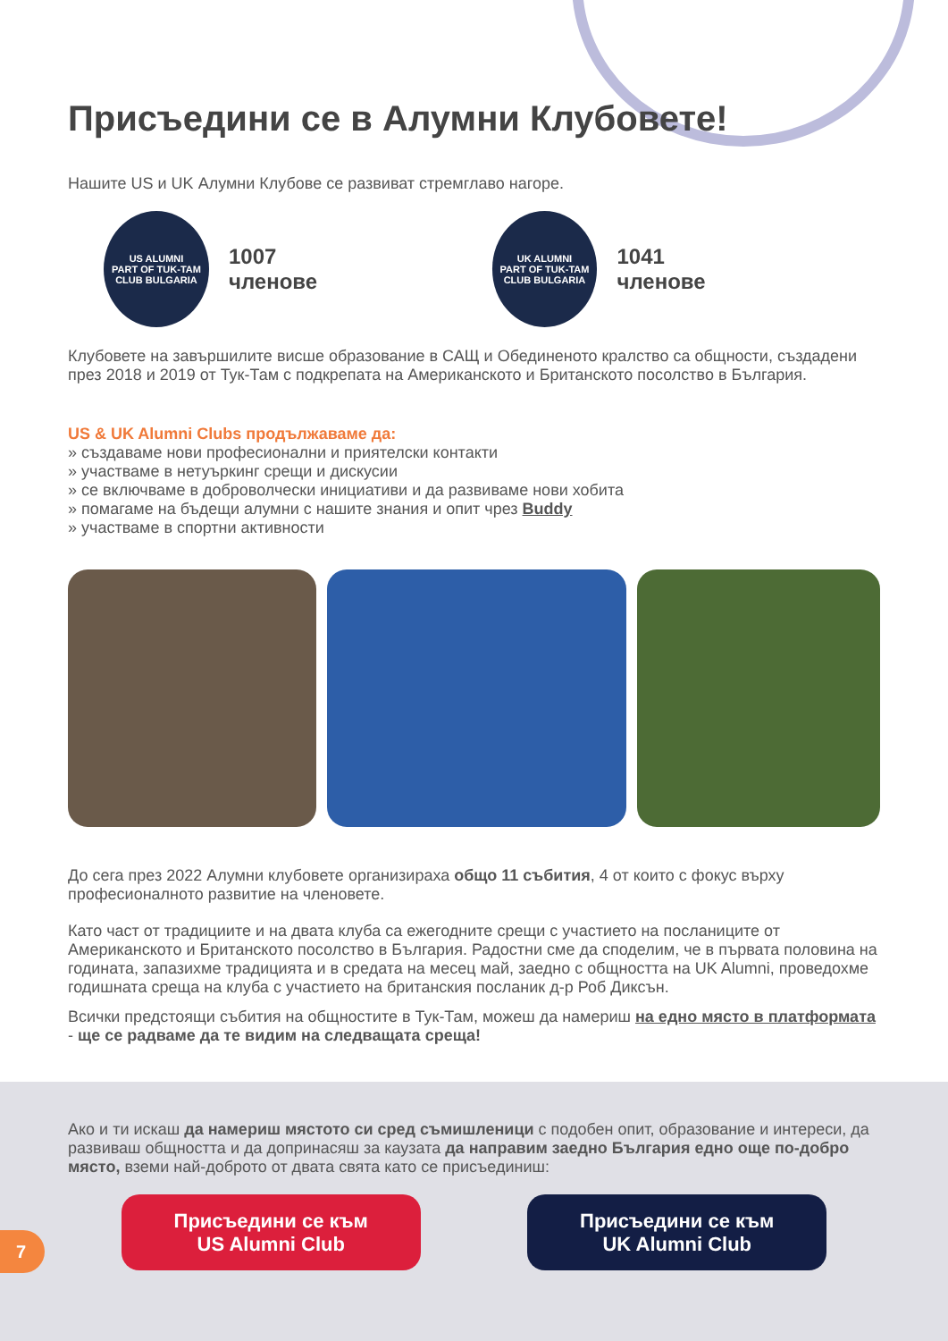Присъедини се в Алумни Клубовете!
Нашите US и UK Алумни Клубове се развиват стремглаво нагоре.
US ALUMNI
PART OF TUK-TAM
CLUB BULGARIA
1007 членове
UK ALUMNI
PART OF TUK-TAM
CLUB BULGARIA
1041 членове
Клубовете на завършилите висше образование в САЩ и Обединеното кралство са общности, създадени през 2018 и 2019 от Тук-Там с подкрепата на Американското и Британското посолство в България.
US & UK Alumni Clubs продължаваме да:
» създаваме нови професионални и приятелски контакти
» участваме в нетуъркинг срещи и дискусии
» се включваме в доброволчески инициативи и да развиваме нови хобита
» помагаме на бъдещи алумни с нашите знания и опит чрез Buddy
» участваме в спортни активности
До сега през 2022 Алумни клубовете организираха общо 11 събития, 4 от които с фокус върху професионалното развитие на членовете.
Като част от традициите и на двата клуба са ежегодните срещи с участието на посланиците от Американското и Британското посолство в България. Радостни сме да споделим, че в първата половина на годината, запазихме традицията и в средата на месец май, заедно с общността на UK Alumni, проведохме годишната среща на клуба с участието на британския посланик д-р Роб Диксън.
Всички предстоящи събития на общностите в Тук-Там, можеш да намериш на едно място в платформата - ще се радваме да те видим на следващата среща!
Ако и ти искаш да намериш мястото си сред съмишленици с подобен опит, образование и интереси, да развиваш общността и да допринасяш за каузата да направим заедно България едно още по-добро място, вземи най-доброто от двата свята като се присъединиш:
Присъедини се към
US Alumni Club
Присъедини се към
UK Alumni Club
7